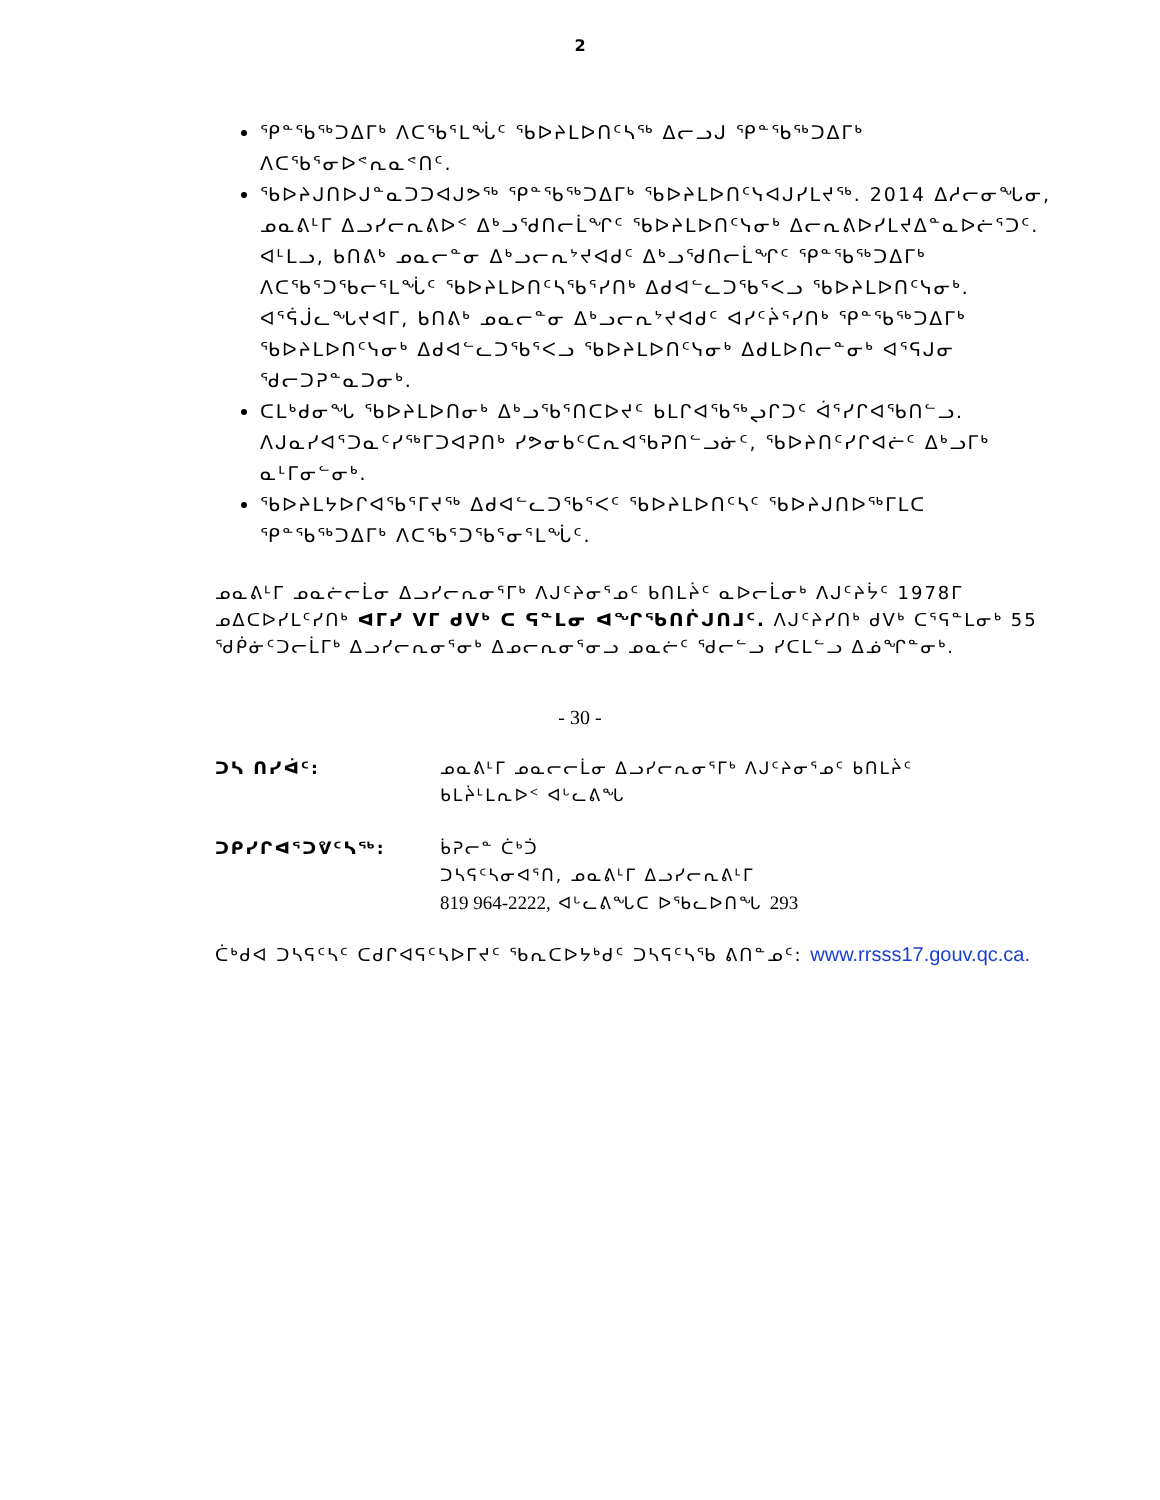2
ᕿᓐᖃᖅᑐᐃᒥᒃ ᐱᑕᖃᕐᒪᖔᑦ ᖃᐅᔨᒪᐅᑎᑦᓴᖅ ᐃᓕᓗᒍ ᕿᓐᖃᖅᑐᐃᒥᒃ ᐱᑕᖃᕐᓂᐅᕝᕆᓇᕝᑎᑦ.
ᖃᐅᔨᒍᑎᐅᒍᓐᓇᑐᑐᐊᒍᕗᖅ ᕿᓐᖃᖅᑐᐃᒥᒃ ᖃᐅᔨᒪᐅᑎᑦᓭᐊᒍᓯᒪᔪᖅ. 2014 ᐃᓱᓕᓂᖓᓂ, ᓄᓇᕕᒻᒥ ᐃᓗᓯᓕᕆᕕᐅᑉ ᐃᒃᓗᖁᑎᓕᒫᖏᑦ ᖃᐅᔨᒪᐅᑎᑦᓭᓂᒃ ᐃᓕᕆᕕᐅᓯᒪᔪᐃᓐᓇᐅᓖᕐᑐᑦ. ᐊᒻᒪᓗ, ᑲᑎᕕᒃ ᓄᓇᓕᓐᓂ ᐃᒃᓗᓕᕆᔾᔪᐊᑯᑦ ᐃᒃᓗᖁᑎᓕᒫᖏᑦ ᕿᓐᖃᖅᑐᐃᒥᒃ ᐱᑕᖃᕐᑐᖃᓕᕐᒪᖔᑦ ᖃᐅᔨᒪᐅᑎᑦᓴᖃᕐᓯᑎᒃ ᐃᑯᐊᓪᓚᑐᖃᕐᐸᓗ ᖃᐅᔨᒪᐅᑎᑦᓭᓂᒃ. ᐊᕐᕌᒎᓚᖓᔪᐊᒥ, ᑲᑎᕕᒃ ᓄᓇᓕᓐᓂ ᐃᒃᓗᓕᕆᔾᔪᐊᑯᑦ ᐊᓯᑦᔩᕐᓯᑎᒃ ᕿᓐᖃᖅᑐᐃᒥᒃ ᖃᐅᔨᒪᐅᑎᑦᓭᓂᒃ ᐃᑯᐊᓪᓚᑐᖃᕐᐸᓗ ᖃᐅᔨᒪᐅᑎᑦᓭᓂᒃ ᐃᑯᒪᐅᑎᓕᓐᓂᒃ ᐊᕐᕋᒍᓂ ᖁᓕᑐᕈᓐᓇᑐᓂᒃ.
ᑕᒪᒃᑯᓂᖓ ᖃᐅᔨᒪᐅᑎᓂᒃ ᐃᒃᓗᖃᕐᑎᑕᐅᔪᑦ ᑲᒪᒋᐊᖃᖅᖢᒋᑐᑦ ᐋᕐᓯᒋᐊᖃᑎᓪᓗ. ᐱᒍᓇᓯᐊᕐᑐᓇᑦᓯᖅᒥᑐᐊᕈᑎᒃ ᓯᕗᓂᑲᑦᑕᕆᐊᖃᕈᑎᓪᓗᓃᑦ, ᖃᐅᔨᑎᑦᓯᒋᐊᓖᑦ ᐃᒃᓗᒥᒃ ᓇᒻᒥᓂᓪᓂᒃ.
ᖃᐅᔨᒪᔭᐅᒋᐊᖃᕐᒥᔪᖅ ᐃᑯᐊᓪᓚᑐᖃᕐᐸᑦ ᖃᐅᔨᒪᐅᑎᑦᓴᑦ ᖃᐅᔨᒍᑎᐅᖅᒥᒪᑕ ᕿᓐᖃᖅᑐᐃᒥᒃ ᐱᑕᖃᕐᑐᖃᕐᓂᕐᒪᖔᑦ.
ᓄᓇᕕᒻᒥ ᓄᓇᓖᓕᒫᓂ ᐃᓗᓯᓕᕆᓂᕐᒥᒃ ᐱᒍᑦᔨᓂᕐᓄᑦ ᑲᑎᒪᔩᑦ ᓇᐅᓕᒫᓂᒃ ᐱᒍᑦᔨᔮᑦ 1978ᒥ ᓄᐃᑕᐅᓯᒪᑦᓯᑎᒃ ᐊᒥᓯ ᐯᒥ ᑯᐯᒃ ᑕ ᕋᓐᒪᓂ ᐊᖏᖃᑎᒌᒍᑎᒧᑦ. ᐱᒍᑦᔨᓯᑎᒃ ᑯᐯᒃ ᑕᕐᕋᓐᒪᓂᒃ 55 ᖁᑮᓃᑦᑐᓕᒫᒥᒃ ᐃᓗᓯᓕᕆᓂᕐᓂᒃ ᐃᓄᓕᕆᓂᕐᓂᓗ ᓄᓇᓖᑦ ᖁᓕᓪᓗ ᓯᑕᒪᓪᓗ ᐃᓅᖏᓐᓂᒃ.
- 30 -
ᑐᓴ ᑎᓯᐋᑦ: ᓄᓇᕕᒻᒥ ᓄᓇᓕᓕᒫᓂ ᐃᓗᓯᓕᕆᓂᕐᒥᒃ ᐱᒍᑦᔨᓂᕐᓄᑦ ᑲᑎᒪᔩᑦ
ᑲᒪᔩᒻᒪᕆᐅᑉ ᐊᒡᓚᕕᖓ
ᑐᑭᓯᒋᐊᕐᑐᕓᑦᓴᖅ: ᑳᕈᓕᓐ ᑖᒃᑑ
ᑐᓴᕋᑦᓴᓂᐊᕐᑎ, ᓄᓇᕕᒻᒥ ᐃᓗᓯᓕᕆᕕᒻᒥ
819 964-2222, ᐊᒡᓚᕕᖓᑕ ᐅᖃᓚᐅᑎᖓ 293
ᑖᒃᑯᐊ ᑐᓴᕋᑦᓴᑦ ᑕᑯᒋᐊᕋᑦᓴᐅᒥᔪᑦ ᖃᕆᑕᐅᔭᒃᑯᑦ ᑐᓴᕋᑦᓴᖃ ᕕᑎᓐᓄᑦ: www.rrsss17.gouv.qc.ca.